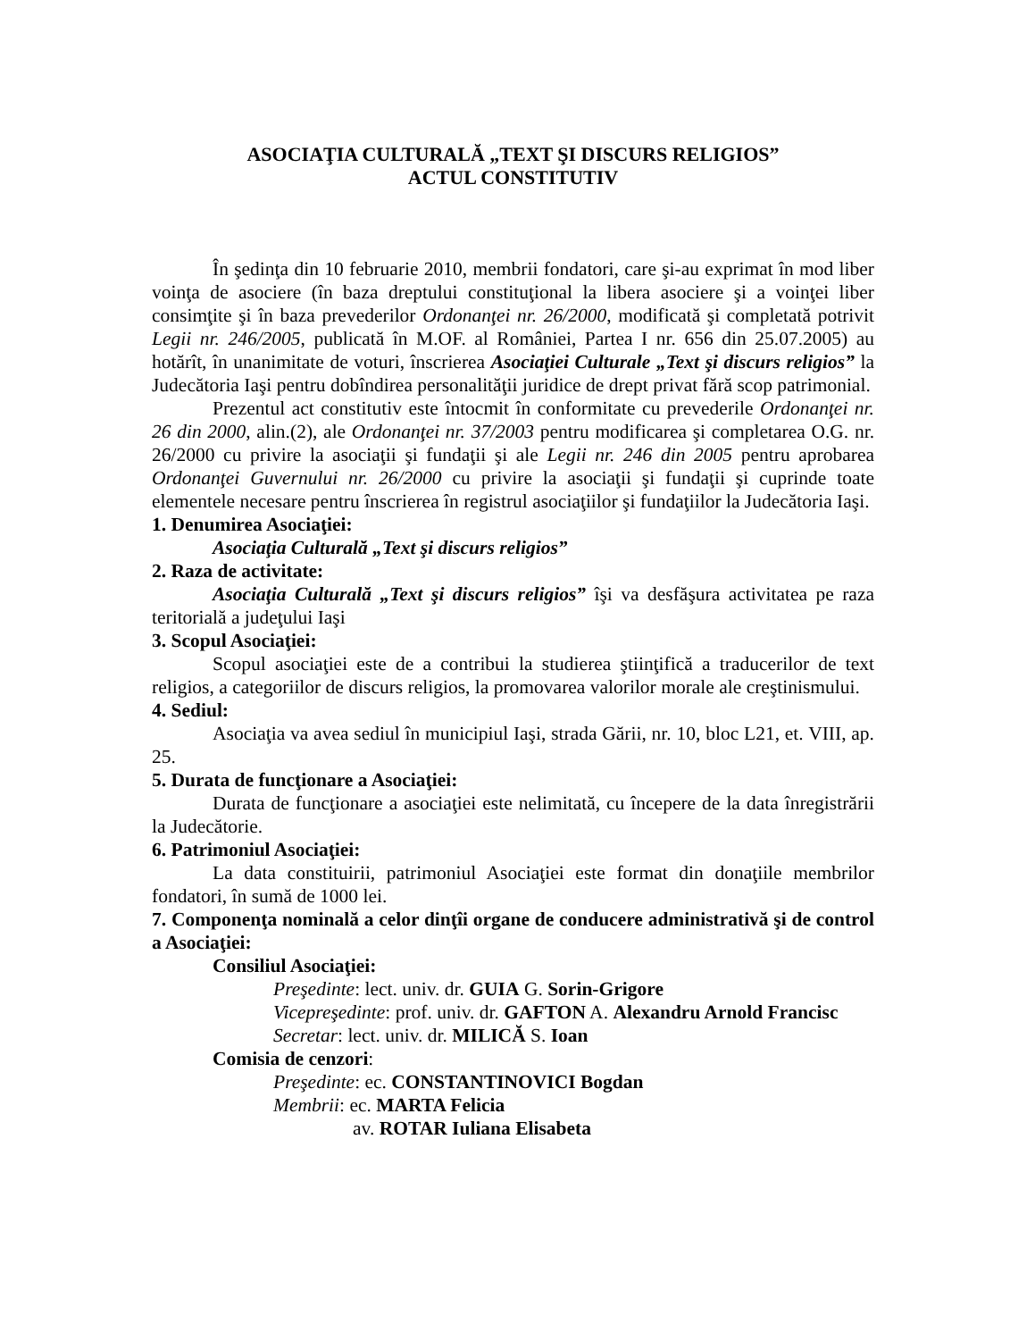ASOCIAŢIA CULTURALĂ „TEXT ŞI DISCURS RELIGIOS”
ACTUL CONSTITUTIV
În şedinţa din 10 februarie 2010, membrii fondatori, care şi-au exprimat în mod liber voinţa de asociere (în baza dreptului constituţional la libera asociere şi a voinţei liber consimţite şi în baza prevederilor Ordonanţei nr. 26/2000, modificată şi completată potrivit Legii nr. 246/2005, publicată în M.OF. al României, Partea I nr. 656 din 25.07.2005) au hotărît, în unanimitate de voturi, înscrierea Asociaţiei Culturale „Text şi discurs religios” la Judecătoria Iaşi pentru dobîndirea personalităţii juridice de drept privat fără scop patrimonial.
Prezentul act constitutiv este întocmit în conformitate cu prevederile Ordonanţei nr. 26 din 2000, alin.(2), ale Ordonanţei nr. 37/2003 pentru modificarea şi completarea O.G. nr. 26/2000 cu privire la asociaţii şi fundaţii şi ale Legii nr. 246 din 2005 pentru aprobarea Ordonanţei Guvernului nr. 26/2000 cu privire la asociaţii şi fundaţii şi cuprinde toate elementele necesare pentru înscrierea în registrul asociaţiilor şi fundaţiilor la Judecătoria Iaşi.
1. Denumirea Asociaţiei:
Asociaţia Culturală „Text şi discurs religios”
2. Raza de activitate:
Asociaţia Culturală „Text şi discurs religios” îşi va desfăşura activitatea pe raza teritorială a judeţului Iaşi
3. Scopul Asociaţiei:
Scopul asociaţiei este de a contribui la studierea ştiinţifică a traducerilor de text religios, a categoriilor de discurs religios, la promovarea valorilor morale ale creştinismului.
4. Sediul:
Asociaţia va avea sediul în municipiul Iaşi, strada Gării, nr. 10, bloc L21, et. VIII, ap. 25.
5. Durata de funcţionare a Asociaţiei:
Durata de funcţionare a asociaţiei este nelimitată, cu începere de la data înregistrării la Judecătorie.
6. Patrimoniul Asociaţiei:
La data constituirii, patrimoniul Asociaţiei este format din donaţiile membrilor fondatori, în sumă de 1000 lei.
7. Componenţa nominală a celor dinţîi organe de conducere administrativă şi de control a Asociaţiei:
Consiliul Asociaţiei:
Preşedinte: lect. univ. dr. GUIA G. Sorin-Grigore
Vicepreşedinte: prof. univ. dr. GAFTON A. Alexandru Arnold Francisc
Secretar: lect. univ. dr. MILICĂ S. Ioan
Comisia de cenzori:
Preşedinte: ec. CONSTANTINOVICI Bogdan
Membrii: ec. MARTA Felicia
av. ROTAR Iuliana Elisabeta